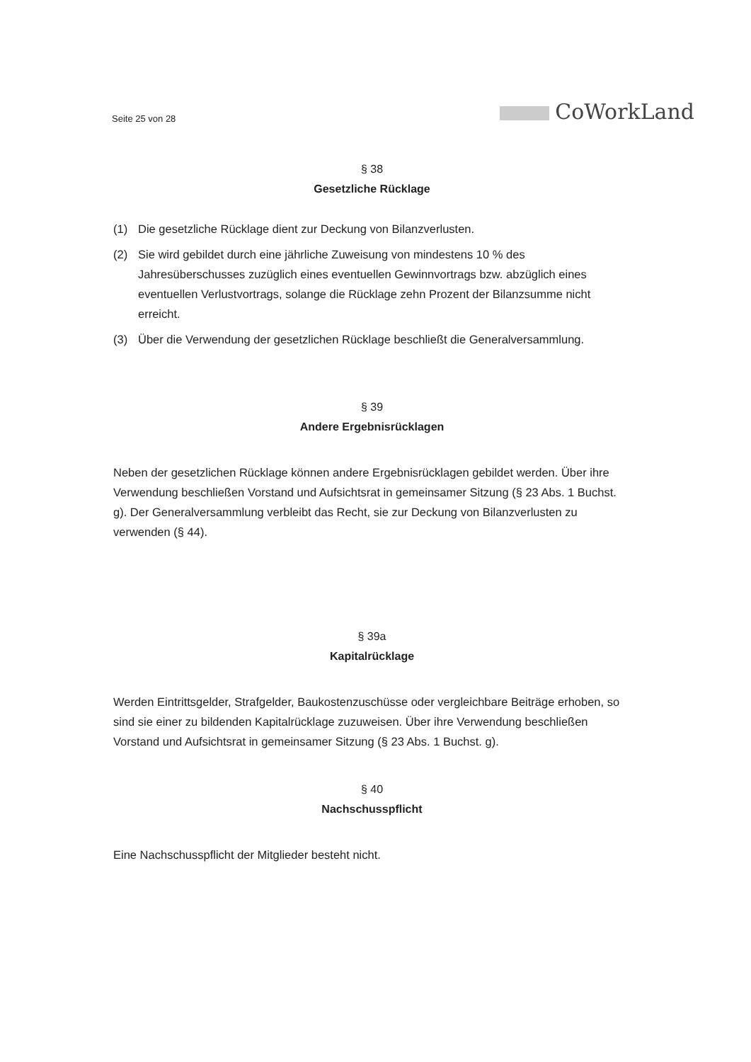Seite 25 von 28
CoWorkLand
§ 38
Gesetzliche Rücklage
(1) Die gesetzliche Rücklage dient zur Deckung von Bilanzverlusten.
(2) Sie wird gebildet durch eine jährliche Zuweisung von mindestens 10 % des Jahresüberschusses zuzüglich eines eventuellen Gewinnvortrags bzw. abzüglich eines eventuellen Verlustvortrags, solange die Rücklage zehn Prozent der Bilanzsumme nicht erreicht.
(3) Über die Verwendung der gesetzlichen Rücklage beschließt die Generalversammlung.
§ 39
Andere Ergebnisrücklagen
Neben der gesetzlichen Rücklage können andere Ergebnisrücklagen gebildet werden. Über ihre Verwendung beschließen Vorstand und Aufsichtsrat in gemeinsamer Sitzung (§ 23 Abs. 1 Buchst. g). Der Generalversammlung verbleibt das Recht, sie zur Deckung von Bilanzverlusten zu verwenden (§ 44).
§ 39a
Kapitalrücklage
Werden Eintrittsgelder, Strafgelder, Baukostenzuschüsse oder vergleichbare Beiträge erhoben, so sind sie einer zu bildenden Kapitalrücklage zuzuweisen. Über ihre Verwendung beschließen Vorstand und Aufsichtsrat in gemeinsamer Sitzung (§ 23 Abs. 1 Buchst. g).
§ 40
Nachschusspflicht
Eine Nachschusspflicht der Mitglieder besteht nicht.